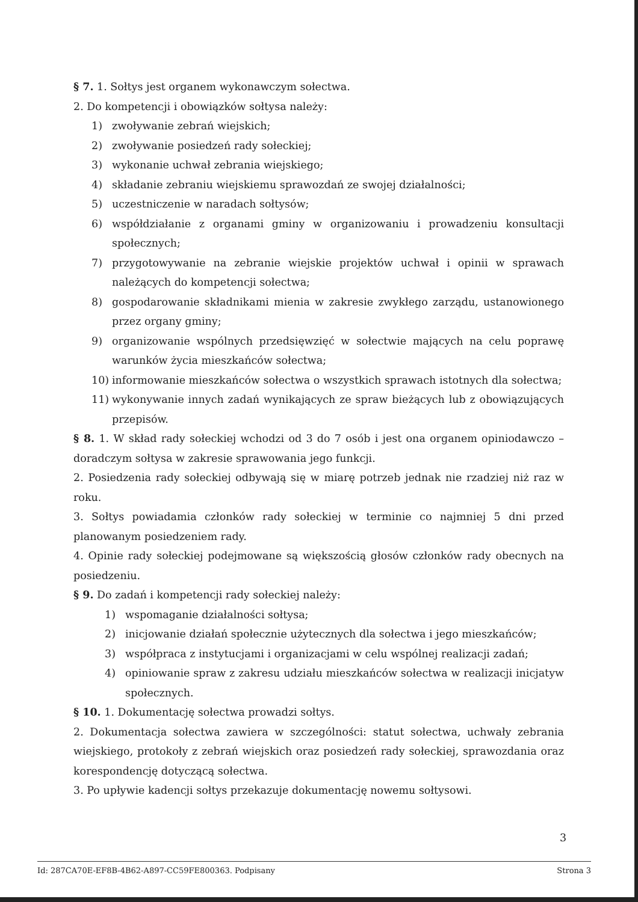§ 7. 1. Sołtys jest organem wykonawczym sołectwa.
2. Do kompetencji i obowiązków sołtysa należy:
1) zwoływanie zebrań wiejskich;
2) zwoływanie posiedzeń rady sołeckiej;
3) wykonanie uchwał zebrania wiejskiego;
4) składanie zebraniu wiejskiemu sprawozdań ze swojej działalności;
5) uczestniczenie w naradach sołtysów;
6) współdziałanie z organami gminy w organizowaniu i prowadzeniu konsultacji społecznych;
7) przygotowywanie na zebranie wiejskie projektów uchwał i opinii w sprawach należących do kompetencji sołectwa;
8) gospodarowanie składnikami mienia w zakresie zwykłego zarządu, ustanowionego przez organy gminy;
9) organizowanie wspólnych przedsięwzięć w sołectwie mających na celu poprawę warunków życia mieszkańców sołectwa;
10) informowanie mieszkańców sołectwa o wszystkich sprawach istotnych dla sołectwa;
11) wykonywanie innych zadań wynikających ze spraw bieżących lub z obowiązujących przepisów.
§ 8. 1. W skład rady sołeckiej wchodzi od 3 do 7 osób i jest ona organem opiniodawczo – doradczym sołtysa w zakresie sprawowania jego funkcji.
2. Posiedzenia rady sołeckiej odbywają się w miarę potrzeb jednak nie rzadziej niż raz w roku.
3. Sołtys powiadamia członków rady sołeckiej w terminie co najmniej 5 dni przed planowanym posiedzeniem rady.
4. Opinie rady sołeckiej podejmowane są większością głosów członków rady obecnych na posiedzeniu.
§ 9. Do zadań i kompetencji rady sołeckiej należy:
1) wspomaganie działalności sołtysa;
2) inicjowanie działań społecznie użytecznych dla sołectwa i jego mieszkańców;
3) współpraca z instytucjami i organizacjami w celu wspólnej realizacji zadań;
4) opiniowanie spraw z zakresu udziału mieszkańców sołectwa w realizacji inicjatyw społecznych.
§ 10. 1. Dokumentację sołectwa prowadzi sołtys.
2. Dokumentacja sołectwa zawiera w szczególności: statut sołectwa, uchwały zebrania wiejskiego, protokoły z zebrań wiejskich oraz posiedzeń rady sołeckiej, sprawozdania oraz korespondencję dotyczącą sołectwa.
3. Po upływie kadencji sołtys przekazuje dokumentację nowemu sołtysowi.
3
Id: 287CA70E-EF8B-4B62-A897-CC59FE800363. Podpisany Strona 3